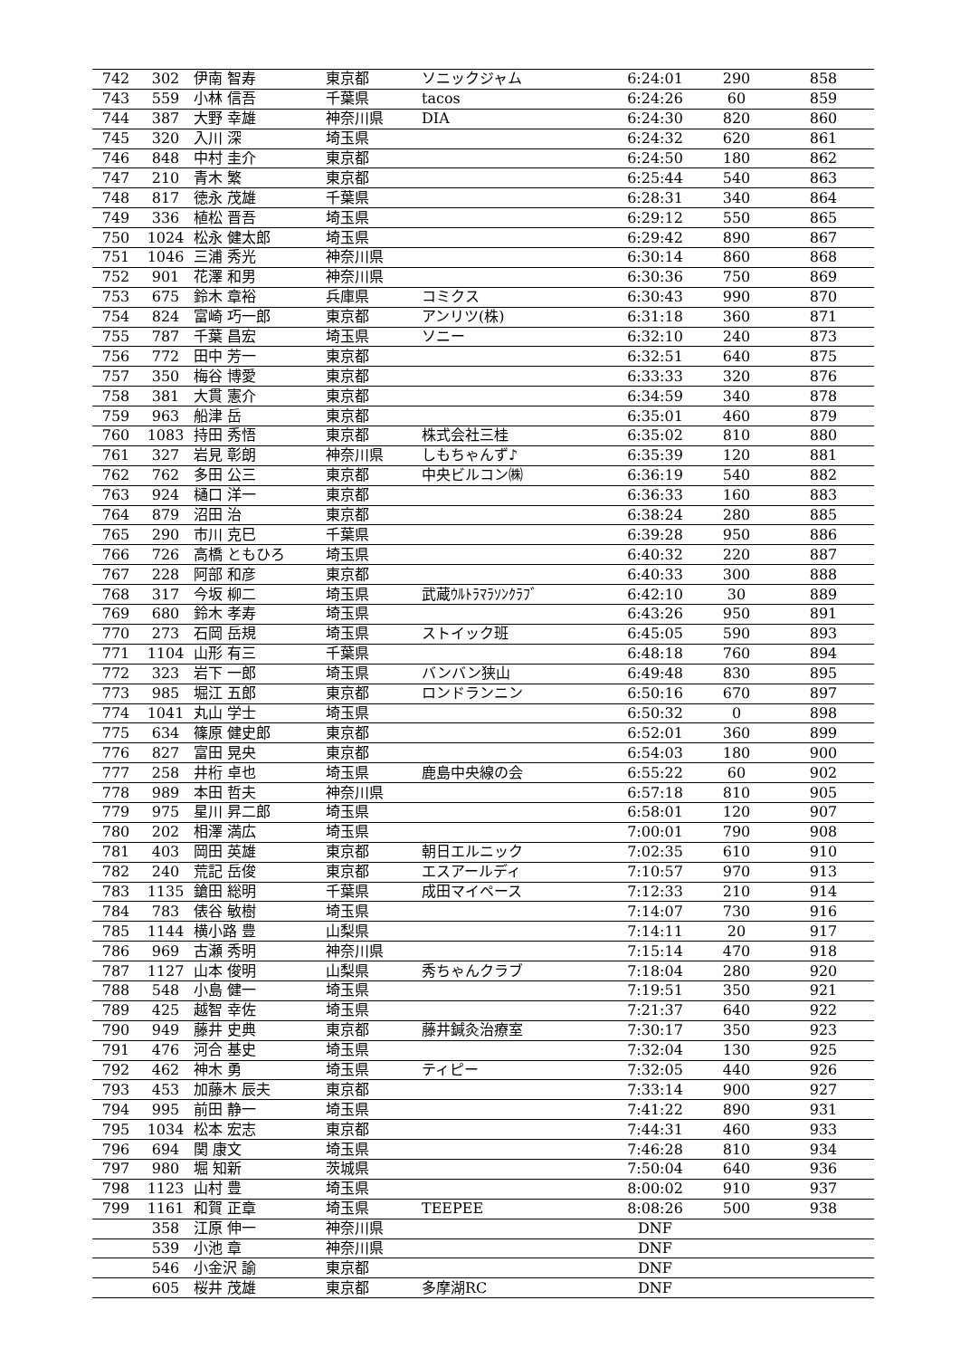| 742 | 302 | 伊南 智寿 | 東京都 | ソニックジャム | 6:24:01 | 290 | 858 |
| 743 | 559 | 小林 信吾 | 千葉県 | tacos | 6:24:26 | 60 | 859 |
| 744 | 387 | 大野 幸雄 | 神奈川県 | DIA | 6:24:30 | 820 | 860 |
| 745 | 320 | 入川 深 | 埼玉県 | | 6:24:32 | 620 | 861 |
| 746 | 848 | 中村 圭介 | 東京都 | | 6:24:50 | 180 | 862 |
| 747 | 210 | 青木 繁 | 東京都 | | 6:25:44 | 540 | 863 |
| 748 | 817 | 徳永 茂雄 | 千葉県 | | 6:28:31 | 340 | 864 |
| 749 | 336 | 植松 晋吾 | 埼玉県 | | 6:29:12 | 550 | 865 |
| 750 | 1024 | 松永 健太郎 | 埼玉県 | | 6:29:42 | 890 | 867 |
| 751 | 1046 | 三浦 秀光 | 神奈川県 | | 6:30:14 | 860 | 868 |
| 752 | 901 | 花澤 和男 | 神奈川県 | | 6:30:36 | 750 | 869 |
| 753 | 675 | 鈴木 章裕 | 兵庫県 | コミクス | 6:30:43 | 990 | 870 |
| 754 | 824 | 富崎 巧一郎 | 東京都 | アンリツ(株) | 6:31:18 | 360 | 871 |
| 755 | 787 | 千葉 昌宏 | 埼玉県 | ソニー | 6:32:10 | 240 | 873 |
| 756 | 772 | 田中 芳一 | 東京都 | | 6:32:51 | 640 | 875 |
| 757 | 350 | 梅谷 博愛 | 東京都 | | 6:33:33 | 320 | 876 |
| 758 | 381 | 大貫 憲介 | 東京都 | | 6:34:59 | 340 | 878 |
| 759 | 963 | 船津 岳 | 東京都 | | 6:35:01 | 460 | 879 |
| 760 | 1083 | 持田 秀悟 | 東京都 | 株式会社三桂 | 6:35:02 | 810 | 880 |
| 761 | 327 | 岩見 彰朗 | 神奈川県 | しもちゃんず♪ | 6:35:39 | 120 | 881 |
| 762 | 762 | 多田 公三 | 東京都 | 中央ビルコン㈱ | 6:36:19 | 540 | 882 |
| 763 | 924 | 樋口 洋一 | 東京都 | | 6:36:33 | 160 | 883 |
| 764 | 879 | 沼田 治 | 東京都 | | 6:38:24 | 280 | 885 |
| 765 | 290 | 市川 克巳 | 千葉県 | | 6:39:28 | 950 | 886 |
| 766 | 726 | 高橋 ともひろ | 埼玉県 | | 6:40:32 | 220 | 887 |
| 767 | 228 | 阿部 和彦 | 東京都 | | 6:40:33 | 300 | 888 |
| 768 | 317 | 今坂 柳二 | 埼玉県 | 武蔵ｳﾙﾄﾗﾏﾗｿﾝｸﾗﾌﾞ | 6:42:10 | 30 | 889 |
| 769 | 680 | 鈴木 孝寿 | 埼玉県 | | 6:43:26 | 950 | 891 |
| 770 | 273 | 石岡 岳規 | 埼玉県 | ストイック班 | 6:45:05 | 590 | 893 |
| 771 | 1104 | 山形 有三 | 千葉県 | | 6:48:18 | 760 | 894 |
| 772 | 323 | 岩下 一郎 | 埼玉県 | バンバン狭山 | 6:49:48 | 830 | 895 |
| 773 | 985 | 堀江 五郎 | 東京都 | ロンドランニン | 6:50:16 | 670 | 897 |
| 774 | 1041 | 丸山 学士 | 埼玉県 | | 6:50:32 | 0 | 898 |
| 775 | 634 | 篠原 健史郎 | 東京都 | | 6:52:01 | 360 | 899 |
| 776 | 827 | 富田 晃央 | 東京都 | | 6:54:03 | 180 | 900 |
| 777 | 258 | 井桁 卓也 | 埼玉県 | 鹿島中央線の会 | 6:55:22 | 60 | 902 |
| 778 | 989 | 本田 哲夫 | 神奈川県 | | 6:57:18 | 810 | 905 |
| 779 | 975 | 星川 昇二郎 | 埼玉県 | | 6:58:01 | 120 | 907 |
| 780 | 202 | 相澤 満広 | 埼玉県 | | 7:00:01 | 790 | 908 |
| 781 | 403 | 岡田 英雄 | 東京都 | 朝日エルニック | 7:02:35 | 610 | 910 |
| 782 | 240 | 荒記 岳俊 | 東京都 | エスアールディ | 7:10:57 | 970 | 913 |
| 783 | 1135 | 鎗田 総明 | 千葉県 | 成田マイペース | 7:12:33 | 210 | 914 |
| 784 | 783 | 俵谷 敏樹 | 埼玉県 | | 7:14:07 | 730 | 916 |
| 785 | 1144 | 横小路 豊 | 山梨県 | | 7:14:11 | 20 | 917 |
| 786 | 969 | 古瀬 秀明 | 神奈川県 | | 7:15:14 | 470 | 918 |
| 787 | 1127 | 山本 俊明 | 山梨県 | 秀ちゃんクラブ | 7:18:04 | 280 | 920 |
| 788 | 548 | 小島 健一 | 埼玉県 | | 7:19:51 | 350 | 921 |
| 789 | 425 | 越智 幸佐 | 埼玉県 | | 7:21:37 | 640 | 922 |
| 790 | 949 | 藤井 史典 | 東京都 | 藤井鍼灸治療室 | 7:30:17 | 350 | 923 |
| 791 | 476 | 河合 基史 | 埼玉県 | | 7:32:04 | 130 | 925 |
| 792 | 462 | 神木 勇 | 埼玉県 | ティピー | 7:32:05 | 440 | 926 |
| 793 | 453 | 加藤木 辰夫 | 東京都 | | 7:33:14 | 900 | 927 |
| 794 | 995 | 前田 静一 | 埼玉県 | | 7:41:22 | 890 | 931 |
| 795 | 1034 | 松本 宏志 | 東京都 | | 7:44:31 | 460 | 933 |
| 796 | 694 | 関 康文 | 埼玉県 | | 7:46:28 | 810 | 934 |
| 797 | 980 | 堀 知新 | 茨城県 | | 7:50:04 | 640 | 936 |
| 798 | 1123 | 山村 豊 | 埼玉県 | | 8:00:02 | 910 | 937 |
| 799 | 1161 | 和賀 正章 | 埼玉県 | TEEPEE | 8:08:26 | 500 | 938 |
| | 358 | 江原 伸一 | 神奈川県 | | DNF | | |
| | 539 | 小池 章 | 神奈川県 | | DNF | | |
| | 546 | 小金沢 諭 | 東京都 | | DNF | | |
| | 605 | 桜井 茂雄 | 東京都 | 多摩湖RC | DNF | | |